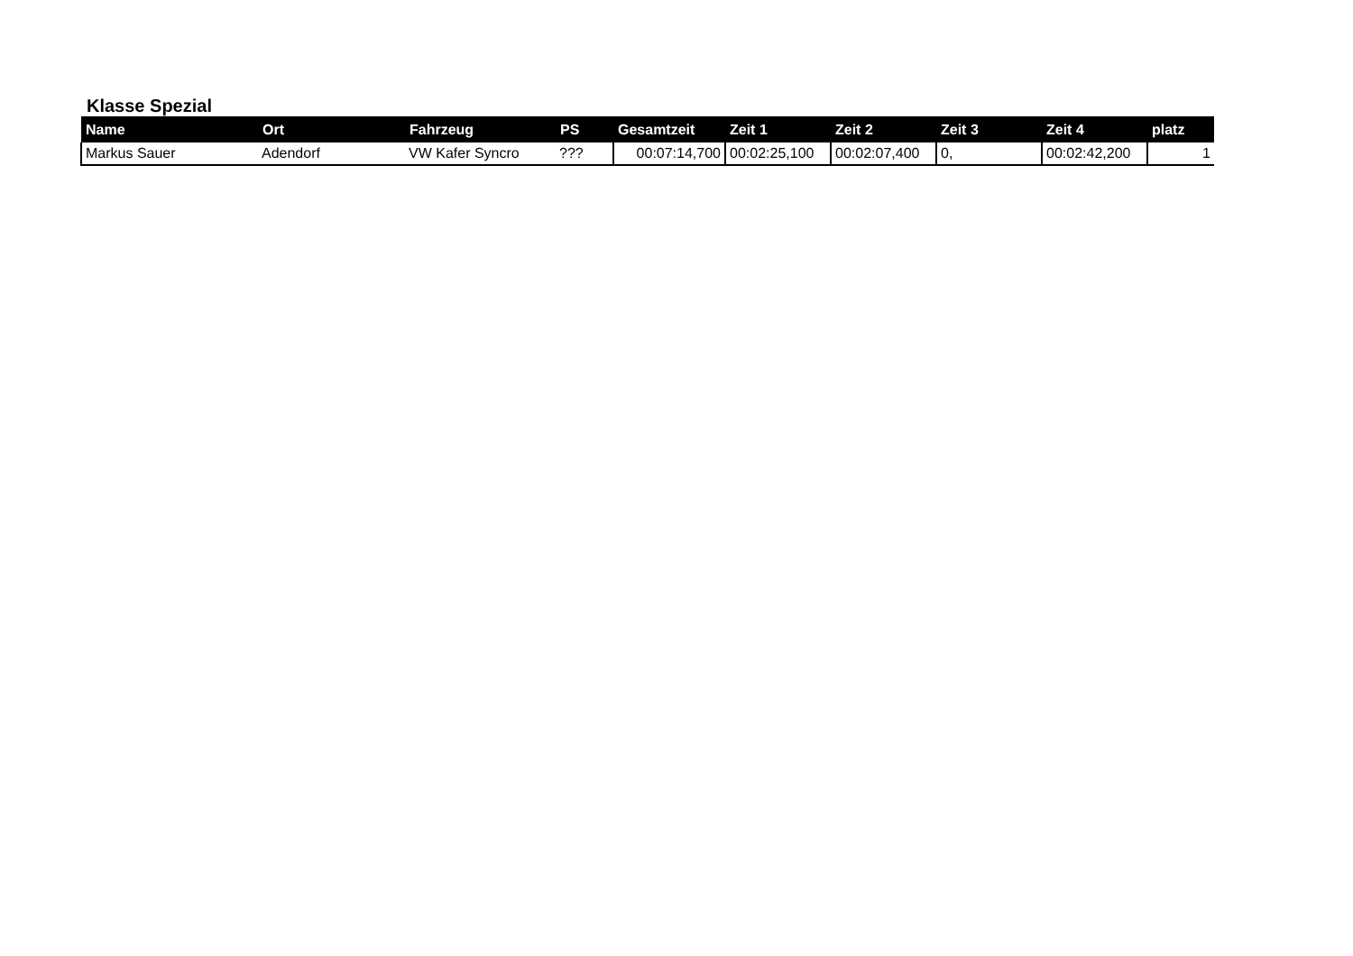Klasse Spezial
| Name | Ort | Fahrzeug | PS | Gesamtzeit | Zeit 1 | Zeit 2 | Zeit 3 | Zeit 4 | platz |
| --- | --- | --- | --- | --- | --- | --- | --- | --- | --- |
| Markus Sauer | Adendorf | VW Kafer Syncro | ??? | 00:07:14,700 | 00:02:25,100 | 00:02:07,400 | 0, | 00:02:42,200 | 1 |